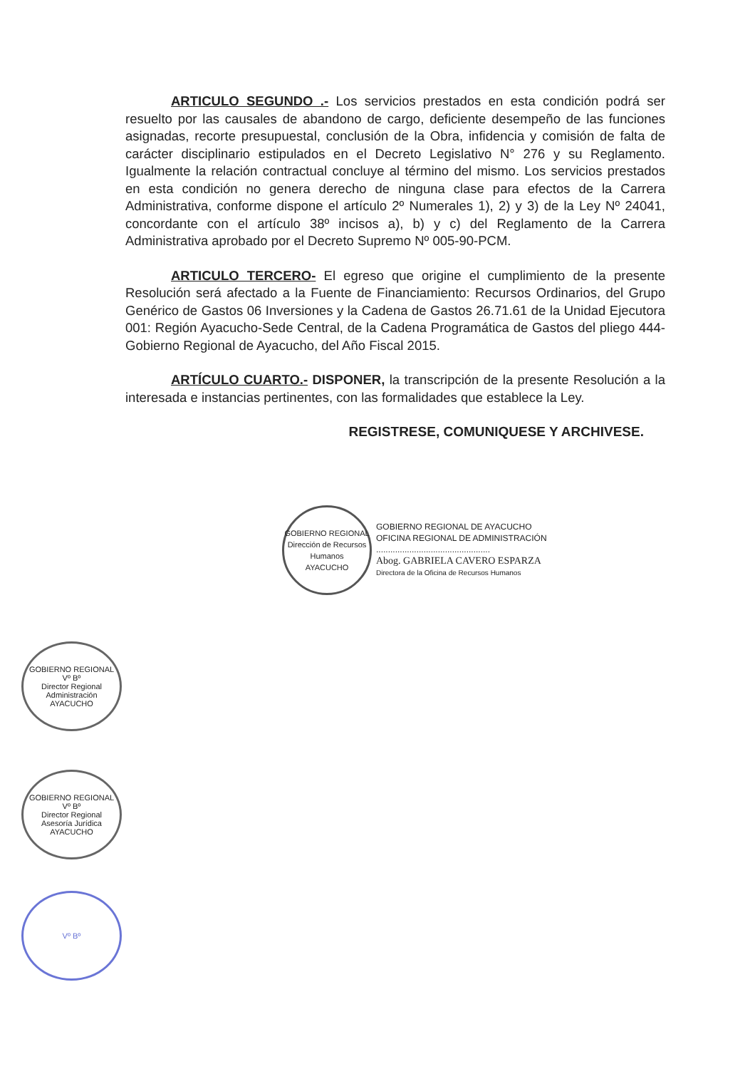ARTICULO SEGUNDO .- Los servicios prestados en esta condición podrá ser resuelto por las causales de abandono de cargo, deficiente desempeño de las funciones asignadas, recorte presupuestal, conclusión de la Obra, infidencia y comisión de falta de carácter disciplinario estipulados en el Decreto Legislativo N° 276 y su Reglamento. Igualmente la relación contractual concluye al término del mismo. Los servicios prestados en esta condición no genera derecho de ninguna clase para efectos de la Carrera Administrativa, conforme dispone el artículo 2º Numerales 1), 2) y 3) de la Ley Nº 24041, concordante con el artículo 38º incisos a), b) y c) del Reglamento de la Carrera Administrativa aprobado por el Decreto Supremo Nº 005-90-PCM.
ARTICULO TERCERO- El egreso que origine el cumplimiento de la presente Resolución será afectado a la Fuente de Financiamiento: Recursos Ordinarios, del Grupo Genérico de Gastos 06 Inversiones y la Cadena de Gastos 26.71.61 de la Unidad Ejecutora 001: Región Ayacucho-Sede Central, de la Cadena Programática de Gastos del pliego 444-Gobierno Regional de Ayacucho, del Año Fiscal 2015.
ARTÍCULO CUARTO.- DISPONER, la transcripción de la presente Resolución a la interesada e instancias pertinentes, con las formalidades que establece la Ley.
REGISTRESE, COMUNIQUESE Y ARCHIVESE.
GOBIERNO REGIONAL
Dirección de Recursos Humanos
AYACUCHO
GOBIERNO REGIONAL DE AYACUCHO
OFICINA REGIONAL DE ADMINISTRACIÓN
................................................
Abog. GABRIELA CAVERO ESPARZA
Directora de la Oficina de Recursos Humanos
GOBIERNO REGIONAL
Vº Bº
Director Regional
Administración
AYACUCHO
GOBIERNO REGIONAL
Vº Bº
Director Regional
Asesoría Jurídica
AYACUCHO
Vº Bº